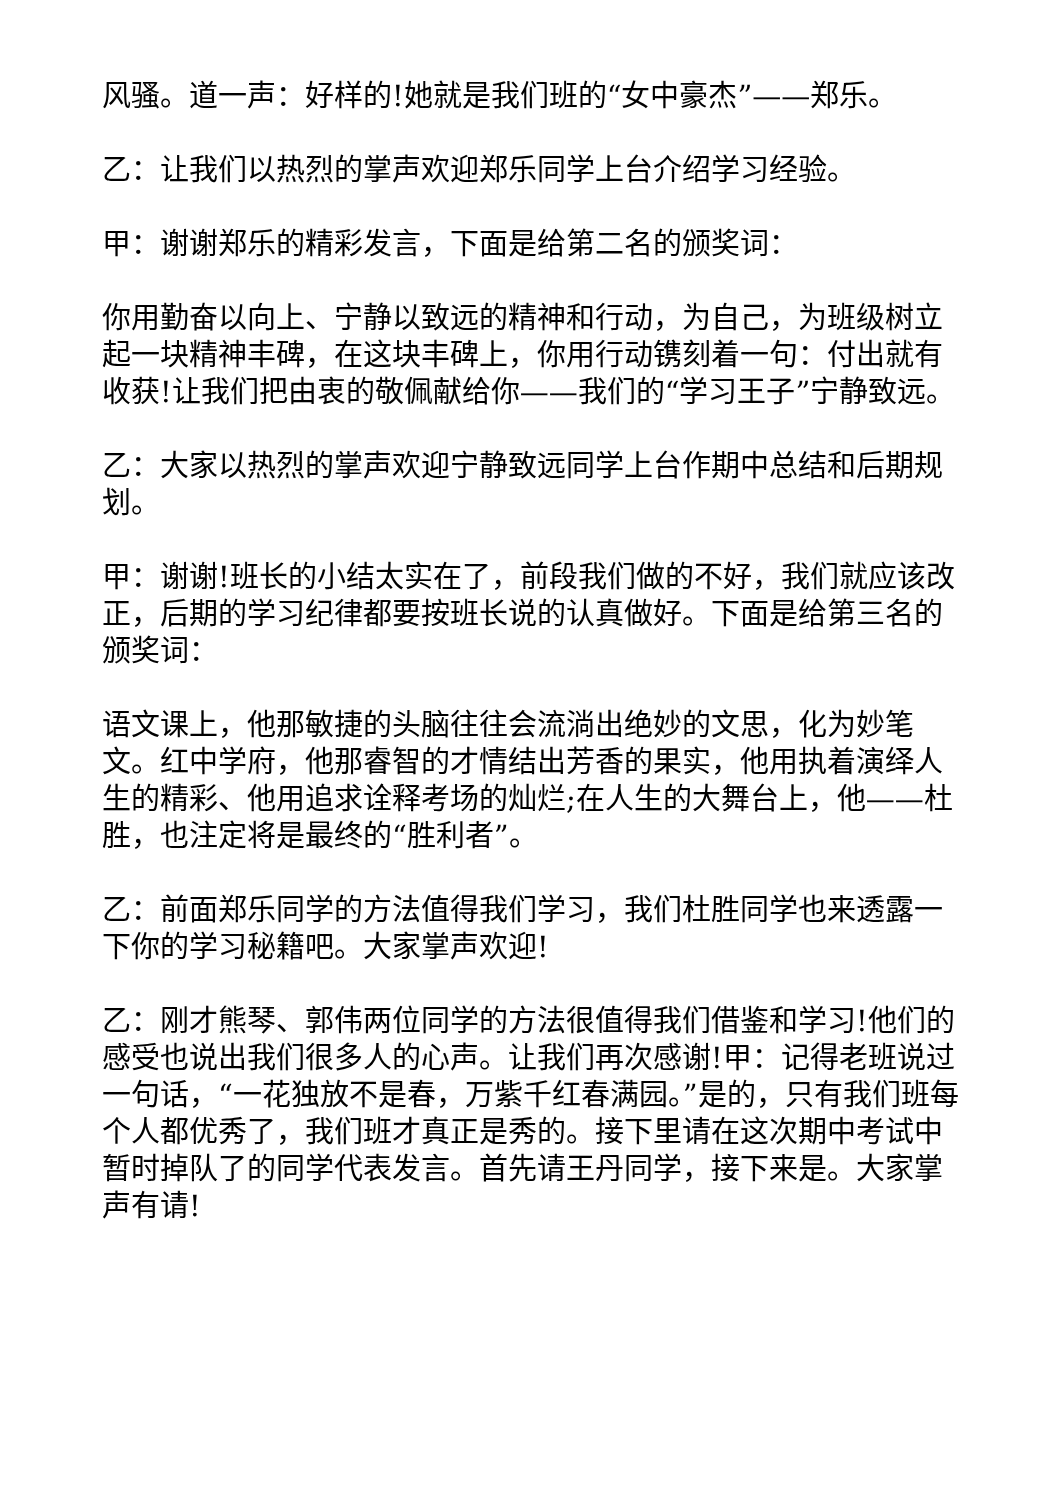风骚。道一声：好样的!她就是我们班的“女中豪杰”——郑乐。
乙：让我们以热烈的掌声欢迎郑乐同学上台介绍学习经验。
甲：谢谢郑乐的精彩发言，下面是给第二名的颁奖词：
你用勤奋以向上、宁静以致远的精神和行动，为自己，为班级树立起一块精神丰碑，在这块丰碑上，你用行动镌刻着一句：付出就有收获!让我们把由衷的敬佩献给你——我们的“学习王子”宁静致远。
乙：大家以热烈的掌声欢迎宁静致远同学上台作期中总结和后期规划。
甲：谢谢!班长的小结太实在了，前段我们做的不好，我们就应该改正，后期的学习纪律都要按班长说的认真做好。下面是给第三名的颁奖词：
语文课上，他那敏捷的头脑往往会流淌出绝妙的文思，化为妙笔文。红中学府，他那睿智的才情结出芳香的果实，他用执着演绎人生的精彩、他用追求诠释考场的灿烂;在人生的大舞台上，他——杜胜，也注定将是最终的“胜利者”。
乙：前面郑乐同学的方法值得我们学习，我们杜胜同学也来透露一下你的学习秘籍吧。大家掌声欢迎!
乙：刚才熊琴、郭伟两位同学的方法很值得我们借鉴和学习!他们的感受也说出我们很多人的心声。让我们再次感谢!甲：记得老班说过一句话，“一花独放不是春，万紫千红春满园。”是的，只有我们班每个人都优秀了，我们班才真正是秀的。接下里请在这次期中考试中暂时掉队了的同学代表发言。首先请王丹同学，接下来是。大家掌声有请!